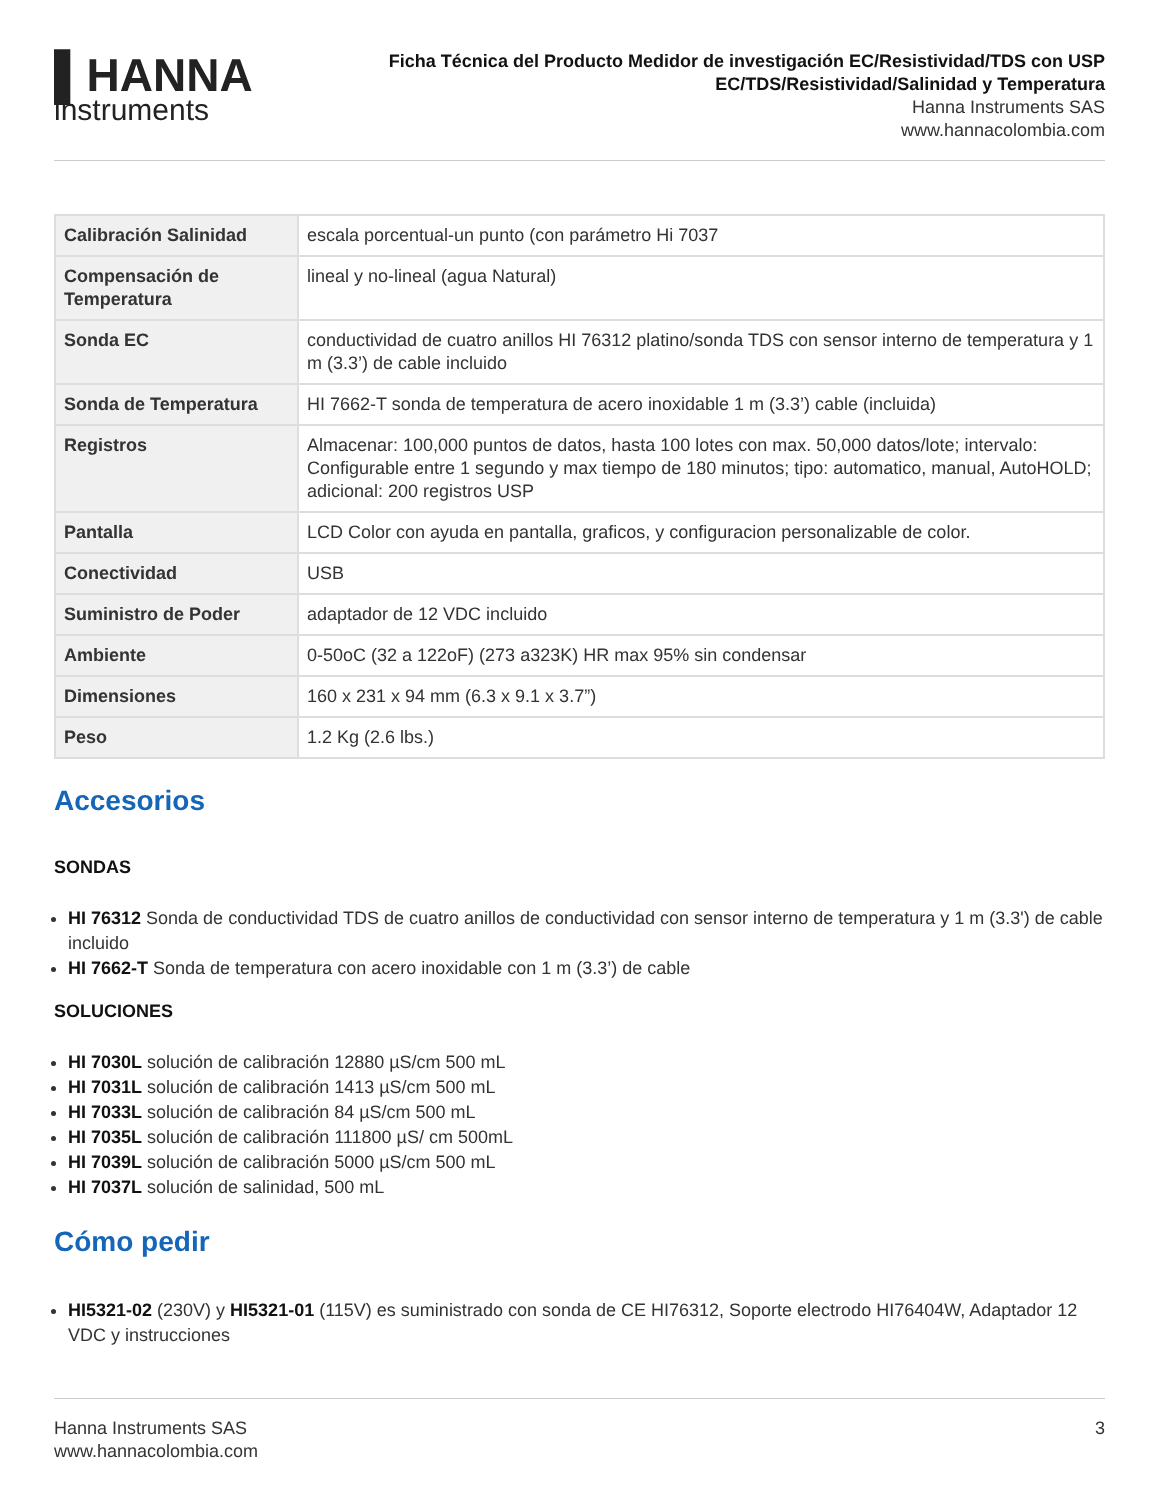▌HANNA
instruments
Ficha Técnica del Producto Medidor de investigación EC/Resistividad/TDS con USP
EC/TDS/Resistividad/Salinidad y Temperatura
Hanna Instruments SAS
www.hannacolombia.com
| Calibración Salinidad | escala porcentual-un punto (con parámetro Hi 7037 |
| Compensación de Temperatura | lineal y no-lineal (agua Natural) |
| Sonda EC | conductividad de cuatro anillos HI 76312 platino/sonda TDS con sensor interno de temperatura y 1 m (3.3’) de cable incluido |
| Sonda de Temperatura | HI 7662-T sonda de temperatura de acero inoxidable 1 m (3.3’) cable (incluida) |
| Registros | Almacenar: 100,000 puntos de datos, hasta 100 lotes con max. 50,000 datos/lote; intervalo: Configurable entre 1 segundo y max tiempo de 180 minutos; tipo: automatico, manual, AutoHOLD; adicional: 200 registros USP |
| Pantalla | LCD Color con ayuda en pantalla, graficos, y configuracion personalizable de color. |
| Conectividad | USB |
| Suministro de Poder | adaptador de 12 VDC incluido |
| Ambiente | 0-50oC (32 a 122oF) (273 a323K) HR max 95% sin condensar |
| Dimensiones | 160 x 231 x 94 mm (6.3 x 9.1 x 3.7”) |
| Peso | 1.2 Kg (2.6 lbs.) |
Accesorios
SONDAS
HI 76312 Sonda de conductividad TDS de cuatro anillos de conductividad con sensor interno de temperatura y 1 m (3.3') de cable incluido
HI 7662-T Sonda de temperatura con acero inoxidable con 1 m (3.3’) de cable
SOLUCIONES
HI 7030L solución de calibración 12880 µS/cm 500 mL
HI 7031L solución de calibración 1413 µS/cm 500 mL
HI 7033L solución de calibración 84 µS/cm 500 mL
HI 7035L solución de calibración 111800 µS/ cm 500mL
HI 7039L solución de calibración 5000 µS/cm 500 mL
HI 7037L solución de salinidad, 500 mL
Cómo pedir
HI5321-02 (230V) y HI5321-01 (115V) es suministrado con sonda de CE HI76312, Soporte electrodo HI76404W, Adaptador 12 VDC y instrucciones
Hanna Instruments SAS
www.hannacolombia.com
3